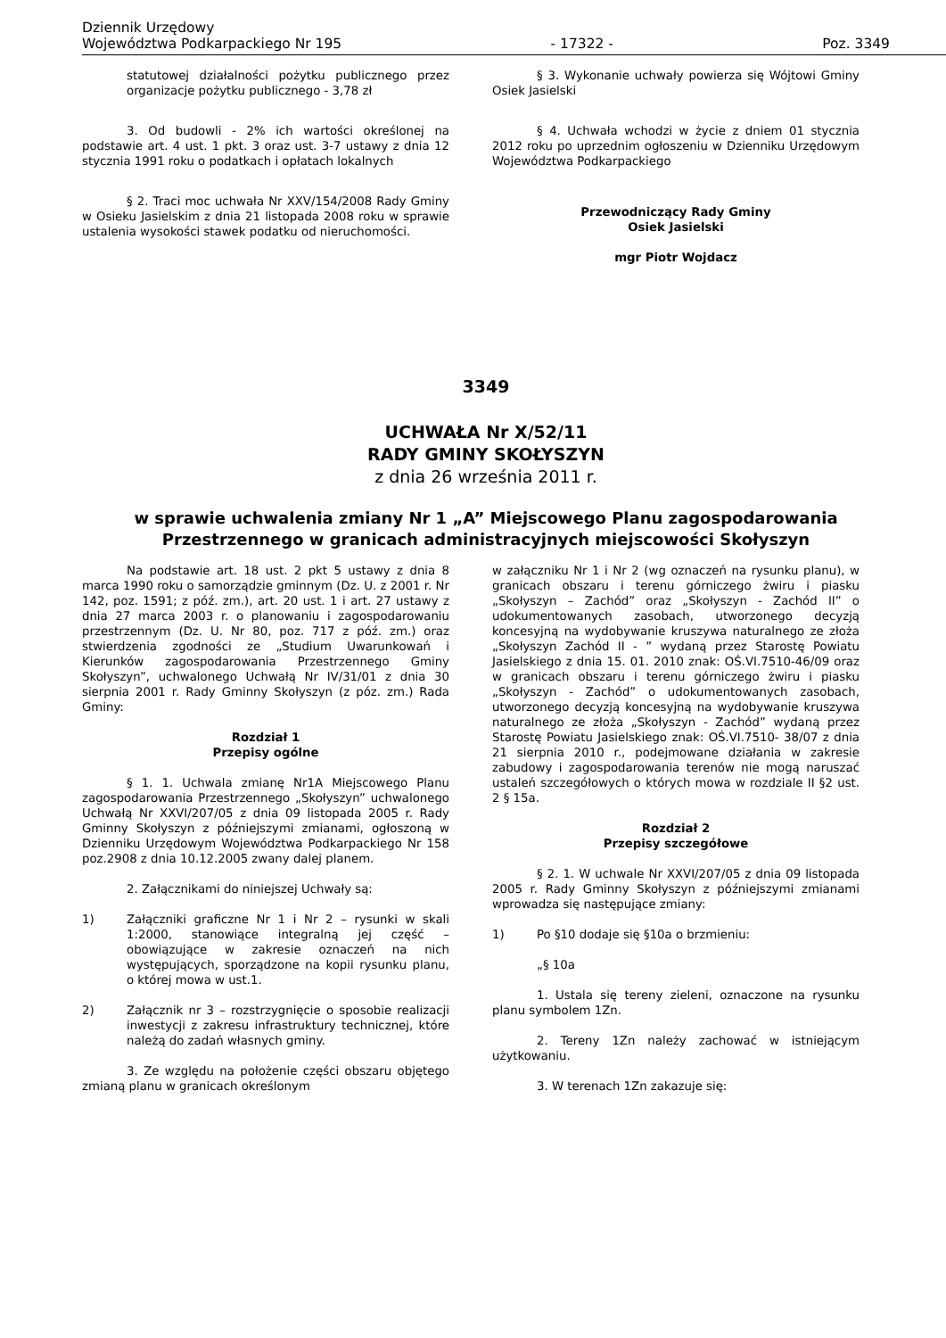Dziennik Urzędowy
Województwa Podkarpackiego Nr 195
- 17322 -
Poz. 3349
statutowej działalności pożytku publicznego przez organizacje pożytku publicznego - 3,78 zł
3. Od budowli - 2% ich wartości określonej na podstawie art. 4 ust. 1 pkt. 3 oraz ust. 3-7 ustawy z dnia 12 stycznia 1991 roku o podatkach i opłatach lokalnych
§ 2. Traci moc uchwała Nr XXV/154/2008 Rady Gminy w Osieku Jasielskim z dnia 21 listopada 2008 roku w sprawie ustalenia wysokości stawek podatku od nieruchomości.
§ 3. Wykonanie uchwały powierza się Wójtowi Gminy Osiek Jasielski
§ 4. Uchwała wchodzi w życie z dniem 01 stycznia 2012 roku po uprzednim ogłoszeniu w Dzienniku Urzędowym Województwa Podkarpackiego
Przewodniczący Rady Gminy
Osiek Jasielski
mgr Piotr Wojdacz
3349
UCHWAŁA Nr X/52/11
RADY GMINY SKOŁYSZYN
z dnia 26 września 2011 r.
w sprawie uchwalenia zmiany Nr 1 „A” Miejscowego Planu zagospodarowania Przestrzennego w granicach administracyjnych miejscowości Skołyszyn
Na podstawie art. 18 ust. 2 pkt 5 ustawy z dnia 8 marca 1990 roku o samorządzie gminnym (Dz. U. z 2001 r. Nr 142, poz. 1591; z póź. zm.), art. 20 ust. 1 i art. 27 ustawy z dnia 27 marca 2003 r. o planowaniu i zagospodarowaniu przestrzennym (Dz. U. Nr 80, poz. 717 z póź. zm.) oraz stwierdzenia zgodności ze „Studium Uwarunkowań i Kierunków zagospodarowania Przestrzennego Gminy Skołyszyn”, uchwalonego Uchwałą Nr IV/31/01 z dnia 30 sierpnia 2001 r. Rady Gminny Skołyszyn (z póz. zm.) Rada Gminy:
Rozdział 1
Przepisy ogólne
§ 1. 1. Uchwala zmianę Nr1A Miejscowego Planu zagospodarowania Przestrzennego „Skołyszyn” uchwalonego Uchwałą Nr XXVI/207/05 z dnia 09 listopada 2005 r. Rady Gminny Skołyszyn z późniejszymi zmianami, ogłoszoną w Dzienniku Urzędowym Województwa Podkarpackiego Nr 158 poz.2908 z dnia 10.12.2005 zwany dalej planem.
2. Załącznikami do niniejszej Uchwały są:
1) Załączniki graficzne Nr 1 i Nr 2 – rysunki w skali 1:2000, stanowiące integralną jej część – obowiązujące w zakresie oznaczeń na nich występujących, sporządzone na kopii rysunku planu, o której mowa w ust.1.
2) Załącznik nr 3 – rozstrzygnięcie o sposobie realizacji inwestycji z zakresu infrastruktury technicznej, które należą do zadań własnych gminy.
3. Ze względu na położenie części obszaru objętego zmianą planu w granicach określonym
w załączniku Nr 1 i Nr 2 (wg oznaczeń na rysunku planu), w granicach obszaru i terenu górniczego żwiru i piasku „Skołyszyn – Zachód” oraz „Skołyszyn - Zachód II” o udokumentowanych zasobach, utworzonego decyzją koncesyjną na wydobywanie kruszywa naturalnego ze złoża „Skołyszyn Zachód II - ” wydaną przez Starostę Powiatu Jasielskiego z dnia 15. 01. 2010 znak: OŚ.VI.7510-46/09 oraz w granicach obszaru i terenu górniczego żwiru i piasku „Skołyszyn - Zachód” o udokumentowanych zasobach, utworzonego decyzją koncesyjną na wydobywanie kruszywa naturalnego ze złoża „Skołyszyn - Zachód” wydaną przez Starostę Powiatu Jasielskiego znak: OŚ.VI.7510- 38/07 z dnia 21 sierpnia 2010 r., podejmowane działania w zakresie zabudowy i zagospodarowania terenów nie mogą naruszać ustaleń szczegółowych o których mowa w rozdziale II §2 ust. 2 § 15a.
Rozdział 2
Przepisy szczegółowe
§ 2. 1. W uchwale Nr XXVI/207/05 z dnia 09 listopada 2005 r. Rady Gminny Skołyszyn z późniejszymi zmianami wprowadza się następujące zmiany:
1) Po §10 dodaje się §10a o brzmieniu:
„§ 10a
1. Ustala się tereny zieleni, oznaczone na rysunku planu symbolem 1Zn.
2. Tereny 1Zn należy zachować w istniejącym użytkowaniu.
3. W terenach 1Zn zakazuje się: